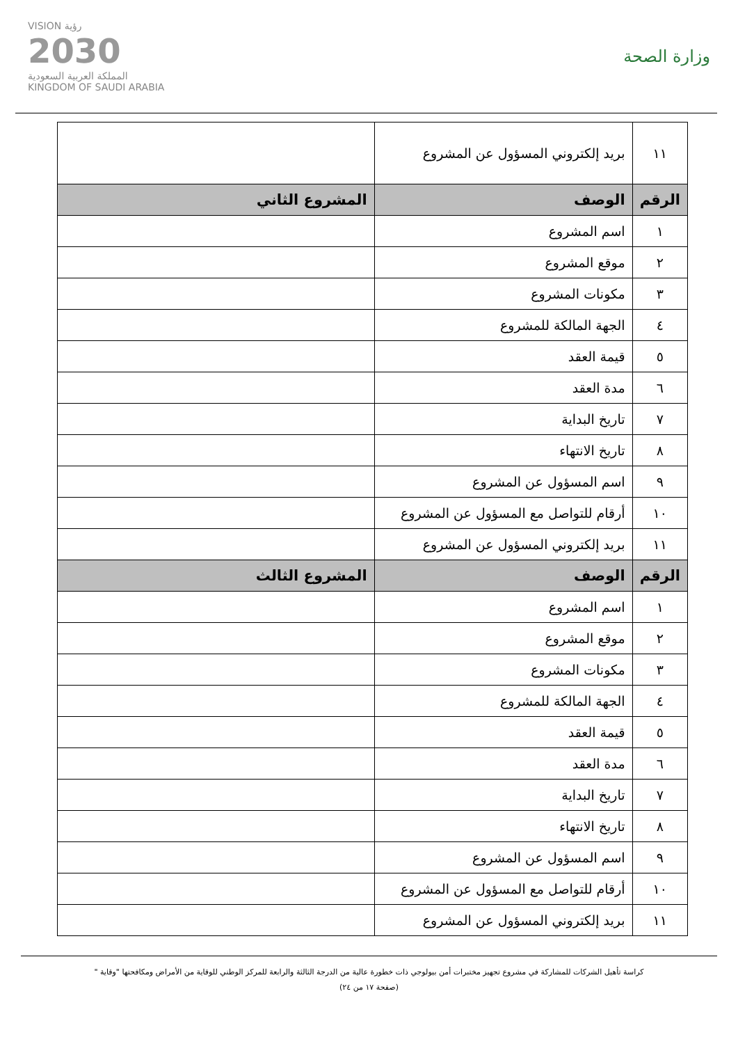وزارة الصحة
VISION رؤية
2030
المملكة العربية السعودية
KINGDOM OF SAUDI ARABIA
| ١١ | بريد إلكتروني المسؤول عن المشروع | |
| الرقم | الوصف | المشروع الثاني |
| ١ | اسم المشروع | |
| ٢ | موقع المشروع | |
| ٣ | مكونات المشروع | |
| ٤ | الجهة المالكة للمشروع | |
| ٥ | قيمة العقد | |
| ٦ | مدة العقد | |
| ٧ | تاريخ البداية | |
| ٨ | تاريخ الانتهاء | |
| ٩ | اسم المسؤول عن المشروع | |
| ١٠ | أرقام للتواصل مع المسؤول عن المشروع | |
| ١١ | بريد إلكتروني المسؤول عن المشروع | |
| الرقم | الوصف | المشروع الثالث |
| ١ | اسم المشروع | |
| ٢ | موقع المشروع | |
| ٣ | مكونات المشروع | |
| ٤ | الجهة المالكة للمشروع | |
| ٥ | قيمة العقد | |
| ٦ | مدة العقد | |
| ٧ | تاريخ البداية | |
| ٨ | تاريخ الانتهاء | |
| ٩ | اسم المسؤول عن المشروع | |
| ١٠ | أرقام للتواصل مع المسؤول عن المشروع | |
| ١١ | بريد إلكتروني المسؤول عن المشروع | |
كراسة تأهيل الشركات للمشاركة في مشروع تجهيز مختبرات أمن بيولوجي ذات خطورة عالية من الدرجة الثالثة والرابعة للمركز الوطني للوقاية من الأمراض ومكافحتها "وقاية "
(صفحة ١٧ من ٢٤)